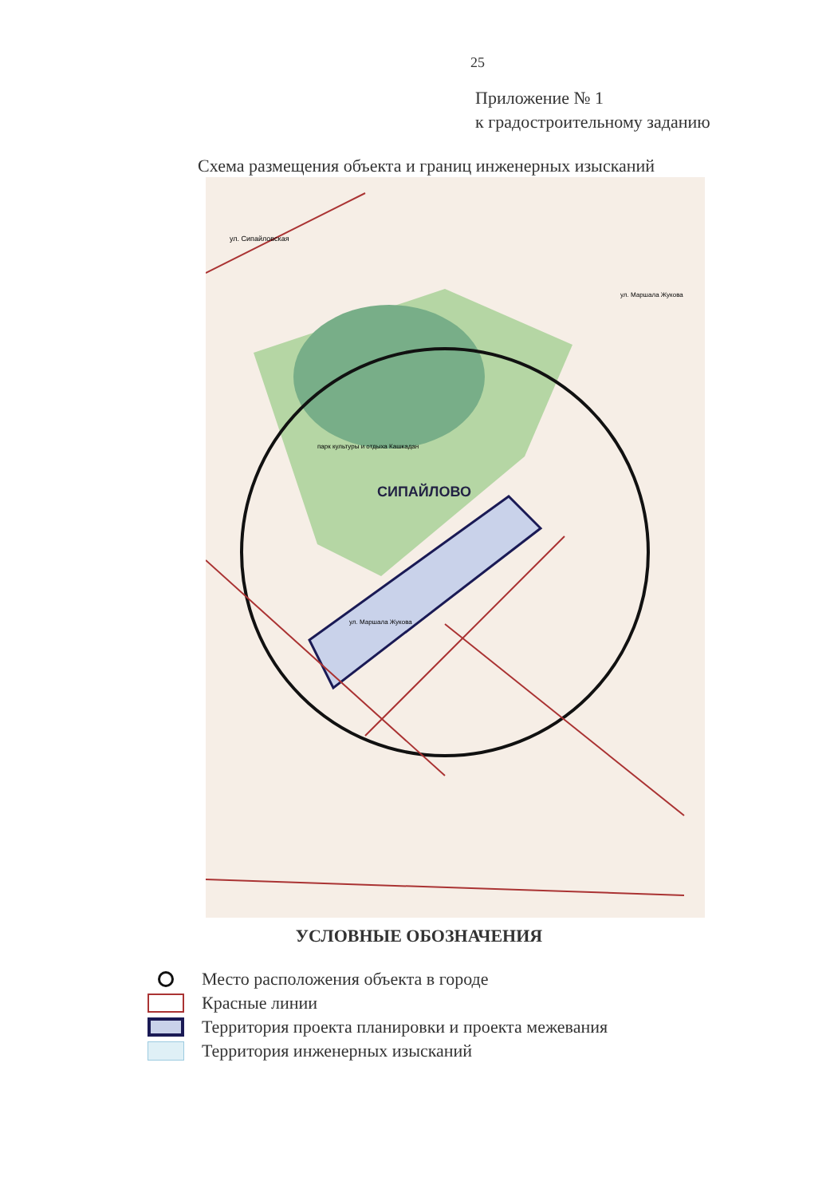25
Приложение № 1
к градостроительному заданию
Схема размещения объекта и границ инженерных изысканий
СИПАЙЛОВО
парк культуры и отдыха Кашкадан
ул. Сипайловская
ул. Маршала Жукова
ул. Маршала Жукова
УСЛОВНЫЕ ОБОЗНАЧЕНИЯ
Место расположения объекта в городе
Красные линии
Территория проекта планировки и проекта межевания
Территория инженерных изысканий